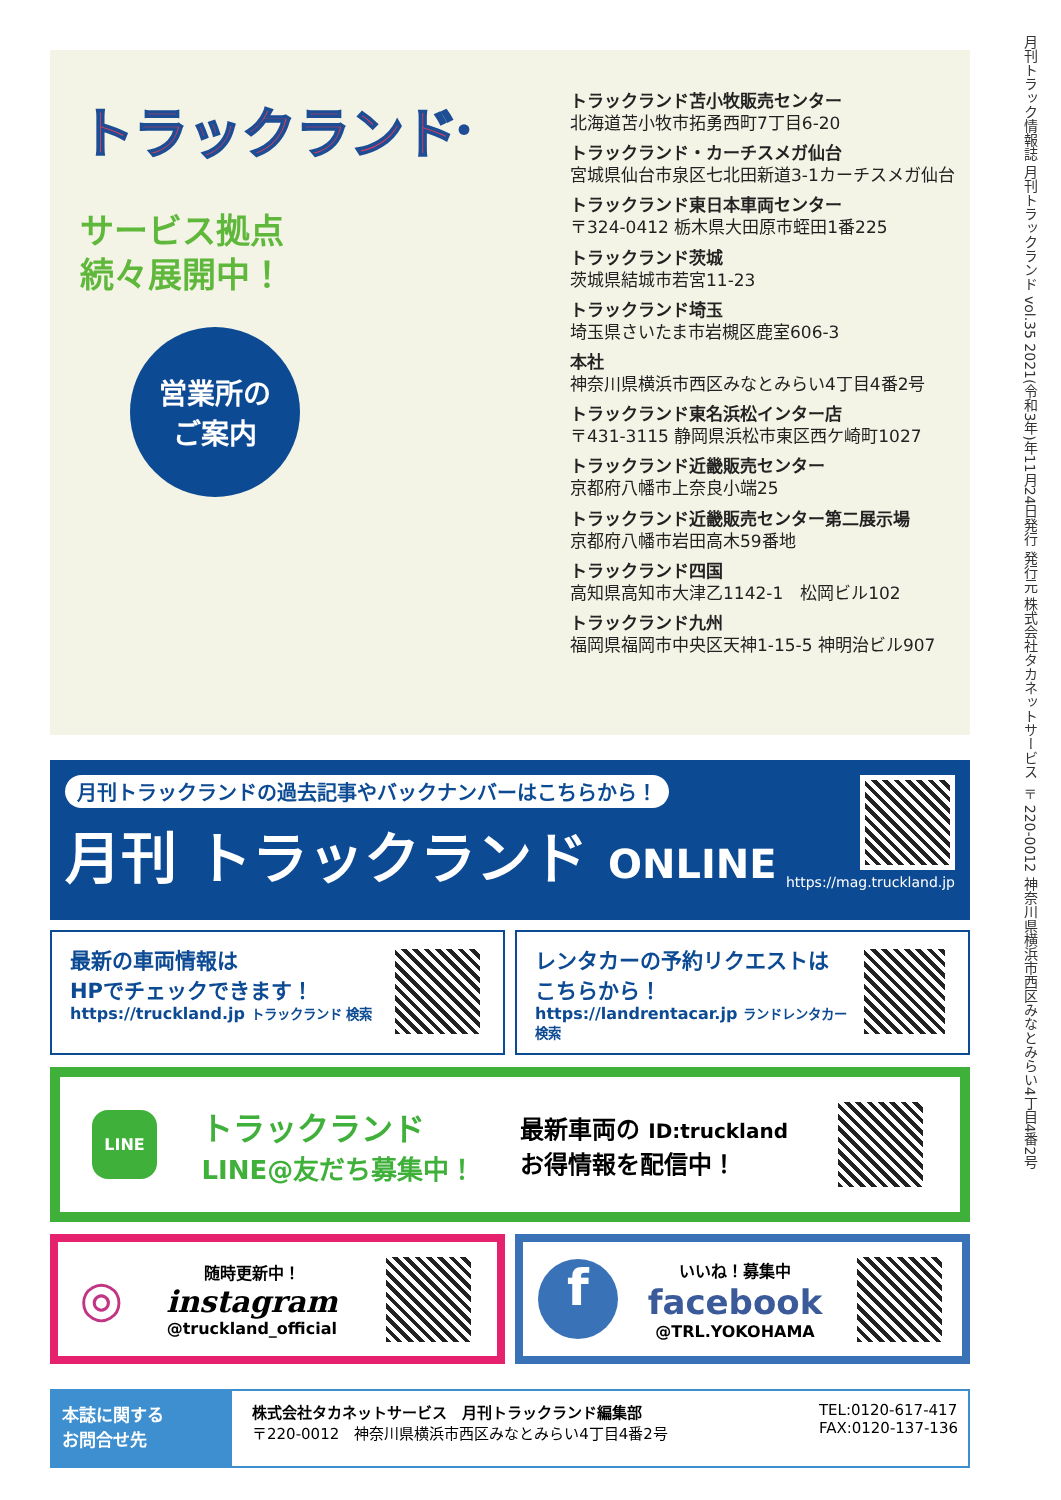月刊トラック情報誌 月刊トラックランド vol.35 2021(令和3年)年11月24日発行 発行元 株式会社タカネットサービス 〒220-0012 神奈川県横浜市西区みなとみらい4丁目4番2号
トラックランド<sup>®</sup>
サービス拠点
続々展開中！
営業所の
ご案内
トラックランド苫小牧販売センター
北海道苫小牧市拓勇西町7丁目6-20
トラックランド・カーチスメガ仙台
宮城県仙台市泉区七北田新道3-1カーチスメガ仙台
トラックランド東日本車両センター
〒324-0412 栃木県大田原市蛭田1番225
トラックランド茨城
茨城県結城市若宮11-23
トラックランド埼玉
埼玉県さいたま市岩槻区鹿室606-3
本社
神奈川県横浜市西区みなとみらい4丁目4番2号
トラックランド東名浜松インター店
〒431-3115 静岡県浜松市東区西ケ崎町1027
トラックランド近畿販売センター
京都府八幡市上奈良小端25
トラックランド近畿販売センター第二展示場
京都府八幡市岩田高木59番地
トラックランド四国
高知県高知市大津乙1142-1　松岡ビル102
トラックランド九州
福岡県福岡市中央区天神1-15-5 神明治ビル907
月刊トラックランドの過去記事やバックナンバーはこちらから！
月刊 トラックランド ONLINE
https://mag.truckland.jp
最新の車両情報は
HPでチェックできます！
https://truckland.jp トラックランド 検索
レンタカーの予約リクエストは
こちらから！
https://landrentacar.jp ランドレンタカー 検索
LINE
トラックランド
LINE@友だち募集中！
最新車両の ID:truckland
お得情報を配信中！
◎ 随時更新中！
instagram
@truckland_official
fいいね！募集中
facebook
@TRL.YOKOHAMA
本誌に関する
お問合せ先
株式会社タカネットサービス　月刊トラックランド編集部
〒220-0012　神奈川県横浜市西区みなとみらい4丁目4番2号
TEL:0120-617-417
FAX:0120-137-136